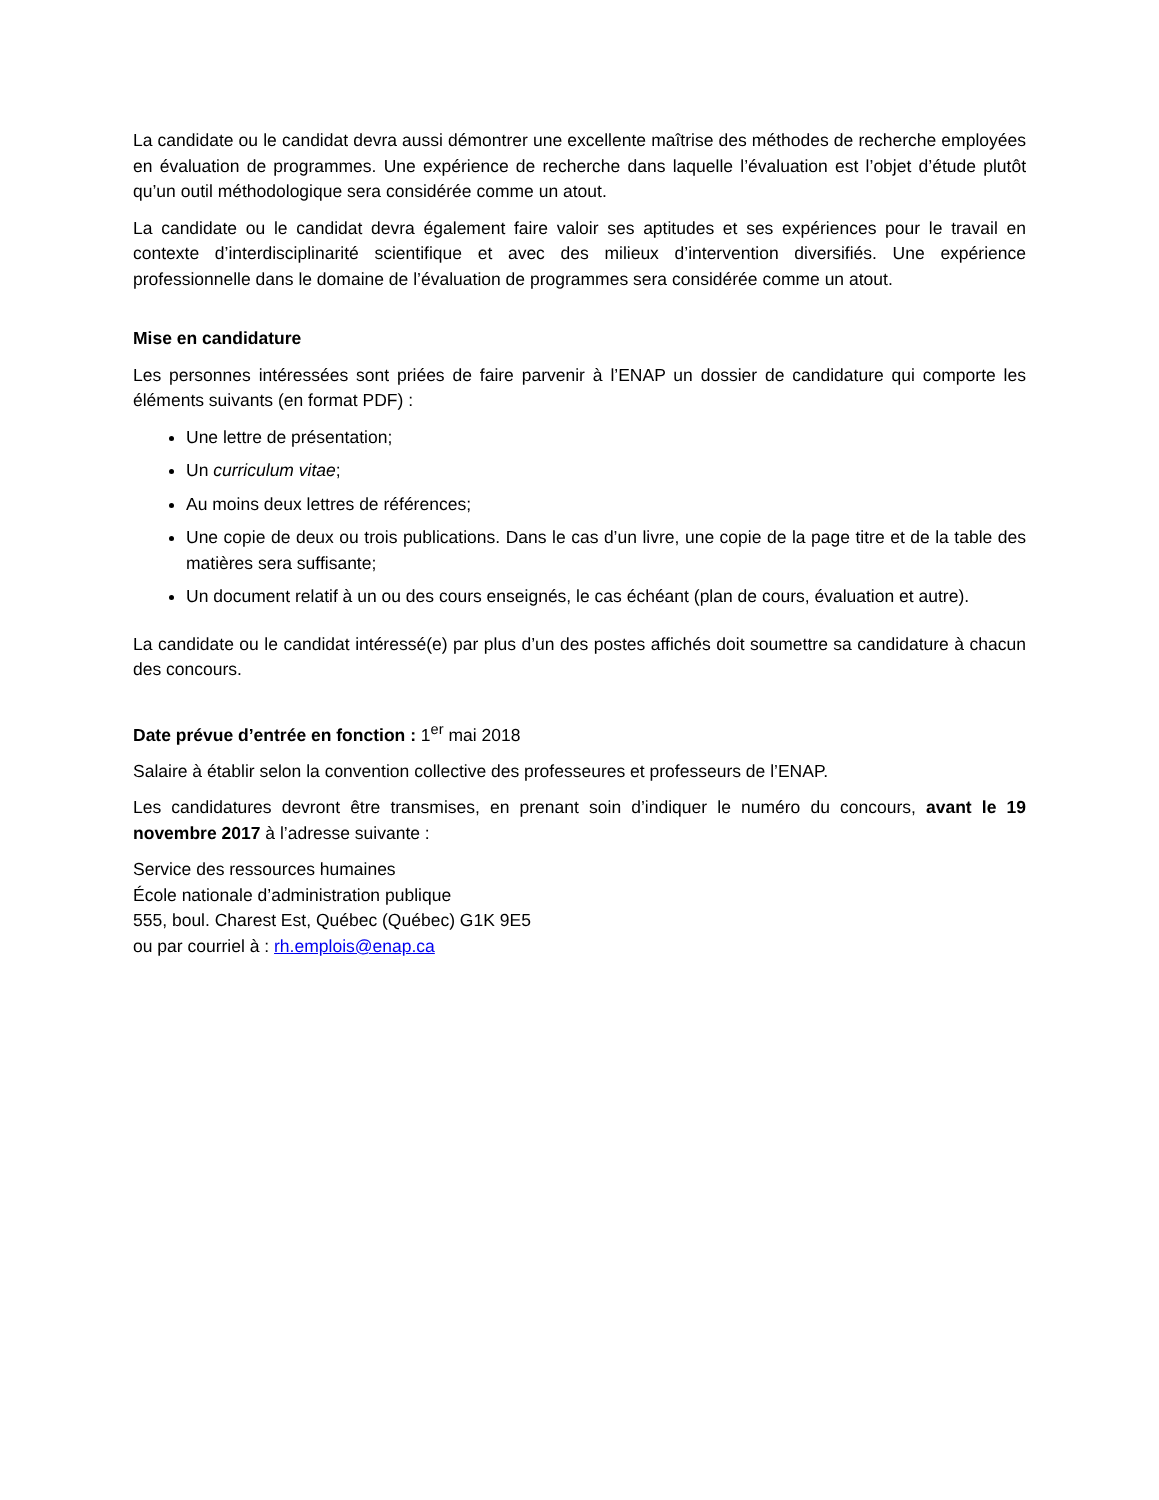La candidate ou le candidat devra aussi démontrer une excellente maîtrise des méthodes de recherche employées en évaluation de programmes. Une expérience de recherche dans laquelle l’évaluation est l’objet d’étude plutôt qu’un outil méthodologique sera considérée comme un atout.
La candidate ou le candidat devra également faire valoir ses aptitudes et ses expériences pour le travail en contexte d’interdisciplinarité scientifique et avec des milieux d’intervention diversifiés. Une expérience professionnelle dans le domaine de l’évaluation de programmes sera considérée comme un atout.
Mise en candidature
Les personnes intéressées sont priées de faire parvenir à l’ENAP un dossier de candidature qui comporte les éléments suivants (en format PDF) :
Une lettre de présentation;
Un curriculum vitae;
Au moins deux lettres de références;
Une copie de deux ou trois publications. Dans le cas d’un livre, une copie de la page titre et de la table des matières sera suffisante;
Un document relatif à un ou des cours enseignés, le cas échéant (plan de cours, évaluation et autre).
La candidate ou le candidat intéressé(e) par plus d’un des postes affichés doit soumettre sa candidature à chacun des concours.
Date prévue d’entrée en fonction : 1<sup>er</sup> mai 2018
Salaire à établir selon la convention collective des professeures et professeurs de l’ENAP.
Les candidatures devront être transmises, en prenant soin d’indiquer le numéro du concours, avant le 19 novembre 2017 à l’adresse suivante :
Service des ressources humaines
École nationale d’administration publique
555, boul. Charest Est, Québec (Québec) G1K 9E5
ou par courriel à : rh.emplois@enap.ca